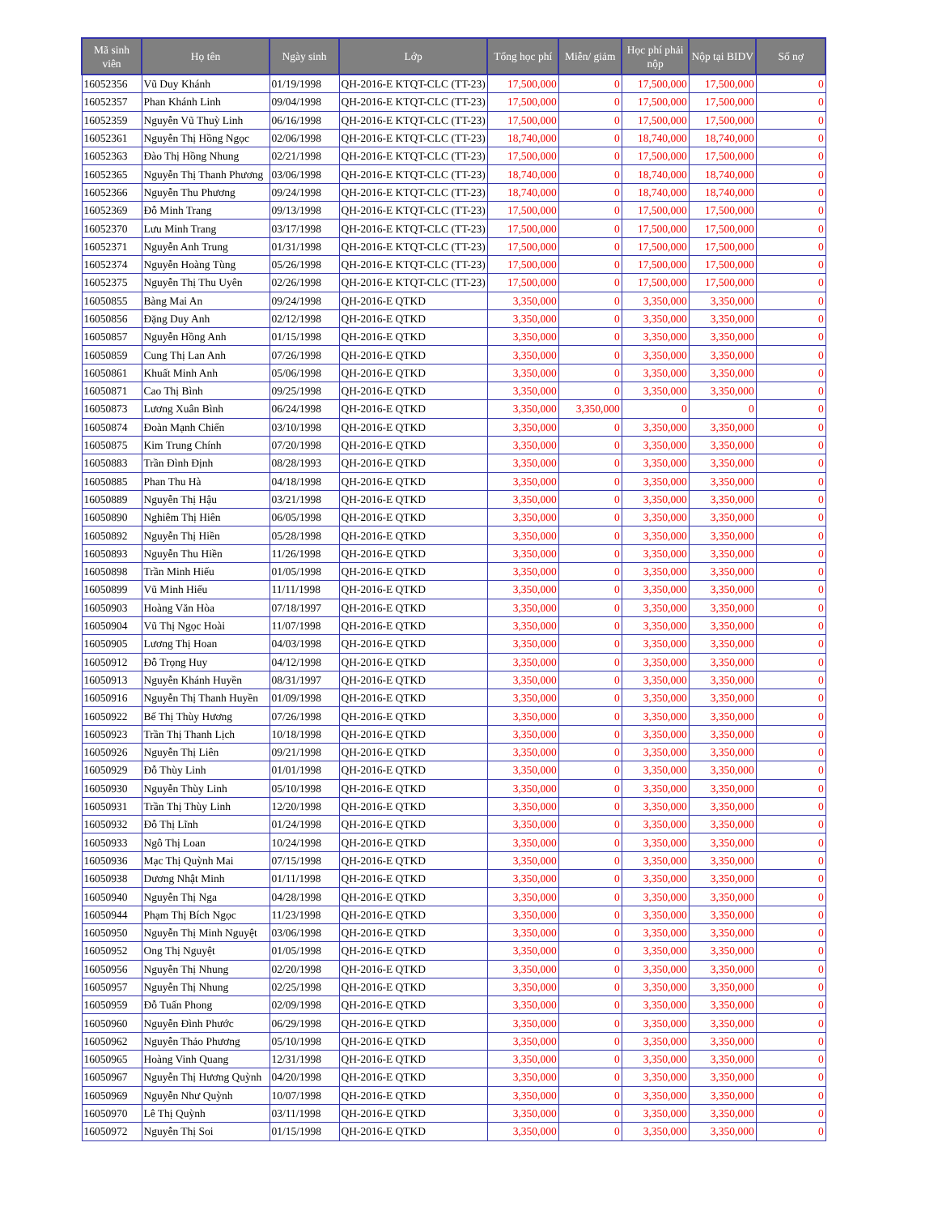| Mã sinh viên | Họ tên | Ngày sinh | Lớp | Tổng học phí | Miễn/ giảm | Học phí phải nộp | Nộp tại BIDV | Số nợ |
| --- | --- | --- | --- | --- | --- | --- | --- | --- |
| 16052356 | Vũ Duy Khánh | 01/19/1998 | QH-2016-E KTQT-CLC (TT-23) | 17,500,000 | 0 | 17,500,000 | 17,500,000 | 0 |
| 16052357 | Phan Khánh Linh | 09/04/1998 | QH-2016-E KTQT-CLC (TT-23) | 17,500,000 | 0 | 17,500,000 | 17,500,000 | 0 |
| 16052359 | Nguyễn Vũ Thuỳ Linh | 06/16/1998 | QH-2016-E KTQT-CLC (TT-23) | 17,500,000 | 0 | 17,500,000 | 17,500,000 | 0 |
| 16052361 | Nguyễn Thị Hồng Ngọc | 02/06/1998 | QH-2016-E KTQT-CLC (TT-23) | 18,740,000 | 0 | 18,740,000 | 18,740,000 | 0 |
| 16052363 | Đào Thị Hồng Nhung | 02/21/1998 | QH-2016-E KTQT-CLC (TT-23) | 17,500,000 | 0 | 17,500,000 | 17,500,000 | 0 |
| 16052365 | Nguyễn Thị Thanh Phương | 03/06/1998 | QH-2016-E KTQT-CLC (TT-23) | 18,740,000 | 0 | 18,740,000 | 18,740,000 | 0 |
| 16052366 | Nguyễn Thu Phương | 09/24/1998 | QH-2016-E KTQT-CLC (TT-23) | 18,740,000 | 0 | 18,740,000 | 18,740,000 | 0 |
| 16052369 | Đỗ Minh Trang | 09/13/1998 | QH-2016-E KTQT-CLC (TT-23) | 17,500,000 | 0 | 17,500,000 | 17,500,000 | 0 |
| 16052370 | Lưu Minh Trang | 03/17/1998 | QH-2016-E KTQT-CLC (TT-23) | 17,500,000 | 0 | 17,500,000 | 17,500,000 | 0 |
| 16052371 | Nguyễn Anh Trung | 01/31/1998 | QH-2016-E KTQT-CLC (TT-23) | 17,500,000 | 0 | 17,500,000 | 17,500,000 | 0 |
| 16052374 | Nguyễn Hoàng Tùng | 05/26/1998 | QH-2016-E KTQT-CLC (TT-23) | 17,500,000 | 0 | 17,500,000 | 17,500,000 | 0 |
| 16052375 | Nguyễn Thị Thu Uyên | 02/26/1998 | QH-2016-E KTQT-CLC (TT-23) | 17,500,000 | 0 | 17,500,000 | 17,500,000 | 0 |
| 16050855 | Bàng Mai An | 09/24/1998 | QH-2016-E QTKD | 3,350,000 | 0 | 3,350,000 | 3,350,000 | 0 |
| 16050856 | Đặng Duy Anh | 02/12/1998 | QH-2016-E QTKD | 3,350,000 | 0 | 3,350,000 | 3,350,000 | 0 |
| 16050857 | Nguyễn Hồng Anh | 01/15/1998 | QH-2016-E QTKD | 3,350,000 | 0 | 3,350,000 | 3,350,000 | 0 |
| 16050859 | Cung Thị Lan Anh | 07/26/1998 | QH-2016-E QTKD | 3,350,000 | 0 | 3,350,000 | 3,350,000 | 0 |
| 16050861 | Khuất Minh Anh | 05/06/1998 | QH-2016-E QTKD | 3,350,000 | 0 | 3,350,000 | 3,350,000 | 0 |
| 16050871 | Cao Thị Bình | 09/25/1998 | QH-2016-E QTKD | 3,350,000 | 0 | 3,350,000 | 3,350,000 | 0 |
| 16050873 | Lương Xuân Bình | 06/24/1998 | QH-2016-E QTKD | 3,350,000 | 3,350,000 | 0 | 0 | 0 |
| 16050874 | Đoàn Mạnh Chiến | 03/10/1998 | QH-2016-E QTKD | 3,350,000 | 0 | 3,350,000 | 3,350,000 | 0 |
| 16050875 | Kim Trung Chính | 07/20/1998 | QH-2016-E QTKD | 3,350,000 | 0 | 3,350,000 | 3,350,000 | 0 |
| 16050883 | Trần Đình Định | 08/28/1993 | QH-2016-E QTKD | 3,350,000 | 0 | 3,350,000 | 3,350,000 | 0 |
| 16050885 | Phan Thu Hà | 04/18/1998 | QH-2016-E QTKD | 3,350,000 | 0 | 3,350,000 | 3,350,000 | 0 |
| 16050889 | Nguyễn Thị Hậu | 03/21/1998 | QH-2016-E QTKD | 3,350,000 | 0 | 3,350,000 | 3,350,000 | 0 |
| 16050890 | Nghiêm Thị Hiên | 06/05/1998 | QH-2016-E QTKD | 3,350,000 | 0 | 3,350,000 | 3,350,000 | 0 |
| 16050892 | Nguyễn Thị Hiền | 05/28/1998 | QH-2016-E QTKD | 3,350,000 | 0 | 3,350,000 | 3,350,000 | 0 |
| 16050893 | Nguyễn Thu Hiền | 11/26/1998 | QH-2016-E QTKD | 3,350,000 | 0 | 3,350,000 | 3,350,000 | 0 |
| 16050898 | Trần Minh Hiếu | 01/05/1998 | QH-2016-E QTKD | 3,350,000 | 0 | 3,350,000 | 3,350,000 | 0 |
| 16050899 | Vũ Minh Hiếu | 11/11/1998 | QH-2016-E QTKD | 3,350,000 | 0 | 3,350,000 | 3,350,000 | 0 |
| 16050903 | Hoàng Văn Hòa | 07/18/1997 | QH-2016-E QTKD | 3,350,000 | 0 | 3,350,000 | 3,350,000 | 0 |
| 16050904 | Vũ Thị Ngọc Hoài | 11/07/1998 | QH-2016-E QTKD | 3,350,000 | 0 | 3,350,000 | 3,350,000 | 0 |
| 16050905 | Lương Thị Hoan | 04/03/1998 | QH-2016-E QTKD | 3,350,000 | 0 | 3,350,000 | 3,350,000 | 0 |
| 16050912 | Đỗ Trọng Huy | 04/12/1998 | QH-2016-E QTKD | 3,350,000 | 0 | 3,350,000 | 3,350,000 | 0 |
| 16050913 | Nguyễn Khánh Huyền | 08/31/1997 | QH-2016-E QTKD | 3,350,000 | 0 | 3,350,000 | 3,350,000 | 0 |
| 16050916 | Nguyễn Thị Thanh Huyền | 01/09/1998 | QH-2016-E QTKD | 3,350,000 | 0 | 3,350,000 | 3,350,000 | 0 |
| 16050922 | Bế Thị Thùy Hương | 07/26/1998 | QH-2016-E QTKD | 3,350,000 | 0 | 3,350,000 | 3,350,000 | 0 |
| 16050923 | Trần Thị Thanh Lịch | 10/18/1998 | QH-2016-E QTKD | 3,350,000 | 0 | 3,350,000 | 3,350,000 | 0 |
| 16050926 | Nguyễn Thị Liên | 09/21/1998 | QH-2016-E QTKD | 3,350,000 | 0 | 3,350,000 | 3,350,000 | 0 |
| 16050929 | Đỗ Thùy Linh | 01/01/1998 | QH-2016-E QTKD | 3,350,000 | 0 | 3,350,000 | 3,350,000 | 0 |
| 16050930 | Nguyễn Thùy Linh | 05/10/1998 | QH-2016-E QTKD | 3,350,000 | 0 | 3,350,000 | 3,350,000 | 0 |
| 16050931 | Trần Thị Thùy Linh | 12/20/1998 | QH-2016-E QTKD | 3,350,000 | 0 | 3,350,000 | 3,350,000 | 0 |
| 16050932 | Đỗ Thị Lĩnh | 01/24/1998 | QH-2016-E QTKD | 3,350,000 | 0 | 3,350,000 | 3,350,000 | 0 |
| 16050933 | Ngô Thị Loan | 10/24/1998 | QH-2016-E QTKD | 3,350,000 | 0 | 3,350,000 | 3,350,000 | 0 |
| 16050936 | Mạc Thị Quỳnh Mai | 07/15/1998 | QH-2016-E QTKD | 3,350,000 | 0 | 3,350,000 | 3,350,000 | 0 |
| 16050938 | Dương Nhật Minh | 01/11/1998 | QH-2016-E QTKD | 3,350,000 | 0 | 3,350,000 | 3,350,000 | 0 |
| 16050940 | Nguyễn Thị Nga | 04/28/1998 | QH-2016-E QTKD | 3,350,000 | 0 | 3,350,000 | 3,350,000 | 0 |
| 16050944 | Phạm Thị Bích Ngọc | 11/23/1998 | QH-2016-E QTKD | 3,350,000 | 0 | 3,350,000 | 3,350,000 | 0 |
| 16050950 | Nguyễn Thị Minh Nguyệt | 03/06/1998 | QH-2016-E QTKD | 3,350,000 | 0 | 3,350,000 | 3,350,000 | 0 |
| 16050952 | Ong Thị Nguyệt | 01/05/1998 | QH-2016-E QTKD | 3,350,000 | 0 | 3,350,000 | 3,350,000 | 0 |
| 16050956 | Nguyễn Thị Nhung | 02/20/1998 | QH-2016-E QTKD | 3,350,000 | 0 | 3,350,000 | 3,350,000 | 0 |
| 16050957 | Nguyễn Thị Nhung | 02/25/1998 | QH-2016-E QTKD | 3,350,000 | 0 | 3,350,000 | 3,350,000 | 0 |
| 16050959 | Đỗ Tuấn Phong | 02/09/1998 | QH-2016-E QTKD | 3,350,000 | 0 | 3,350,000 | 3,350,000 | 0 |
| 16050960 | Nguyễn Đình Phước | 06/29/1998 | QH-2016-E QTKD | 3,350,000 | 0 | 3,350,000 | 3,350,000 | 0 |
| 16050962 | Nguyễn Thảo Phương | 05/10/1998 | QH-2016-E QTKD | 3,350,000 | 0 | 3,350,000 | 3,350,000 | 0 |
| 16050965 | Hoàng Vinh Quang | 12/31/1998 | QH-2016-E QTKD | 3,350,000 | 0 | 3,350,000 | 3,350,000 | 0 |
| 16050967 | Nguyễn Thị Hương Quỳnh | 04/20/1998 | QH-2016-E QTKD | 3,350,000 | 0 | 3,350,000 | 3,350,000 | 0 |
| 16050969 | Nguyễn Như Quỳnh | 10/07/1998 | QH-2016-E QTKD | 3,350,000 | 0 | 3,350,000 | 3,350,000 | 0 |
| 16050970 | Lê Thị Quỳnh | 03/11/1998 | QH-2016-E QTKD | 3,350,000 | 0 | 3,350,000 | 3,350,000 | 0 |
| 16050972 | Nguyễn Thị Soi | 01/15/1998 | QH-2016-E QTKD | 3,350,000 | 0 | 3,350,000 | 3,350,000 | 0 |